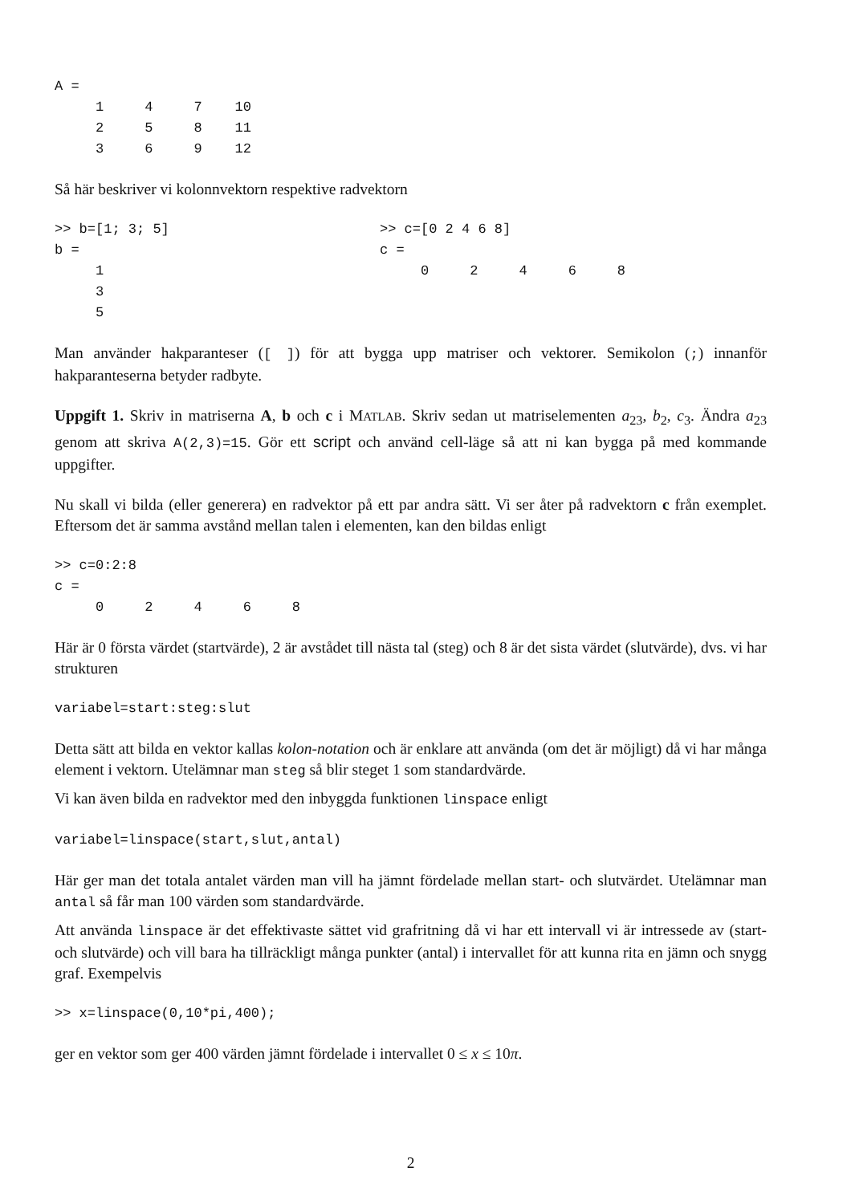A =
     1     4     7    10
     2     5     8    11
     3     6     9    12
Så här beskriver vi kolonnvektorn respektive radvektorn
>> b=[1; 3; 5]
b =
     1
     3
     5
>> c=[0 2 4 6 8]
c =
     0     2     4     6     8
Man använder hakparanteser ([ ]) för att bygga upp matriser och vektorer. Semikolon (;) innanför hakparanteserna betyder radbyte.
Uppgift 1. Skriv in matriserna A, b och c i MATLAB. Skriv sedan ut matriselementen a<sub>23</sub>, b<sub>2</sub>, c<sub>3</sub>. Ändra a<sub>23</sub> genom att skriva A(2,3)=15. Gör ett script och använd cell-läge så att ni kan bygga på med kommande uppgifter.
Nu skall vi bilda (eller generera) en radvektor på ett par andra sätt. Vi ser åter på radvektorn c från exemplet. Eftersom det är samma avstånd mellan talen i elementen, kan den bildas enligt
>> c=0:2:8
c =
     0     2     4     6     8
Här är 0 första värdet (startvärde), 2 är avstådet till nästa tal (steg) och 8 är det sista värdet (slutvärde), dvs. vi har strukturen
variabel=start:steg:slut
Detta sätt att bilda en vektor kallas kolon-notation och är enklare att använda (om det är möjligt) då vi har många element i vektorn. Utelämnar man steg så blir steget 1 som standardvärde.
Vi kan även bilda en radvektor med den inbyggda funktionen linspace enligt
variabel=linspace(start,slut,antal)
Här ger man det totala antalet värden man vill ha jämnt fördelade mellan start- och slutvärdet. Utelämnar man antal så får man 100 värden som standardvärde.
Att använda linspace är det effektivaste sättet vid grafritning då vi har ett intervall vi är intressede av (start- och slutvärde) och vill bara ha tillräckligt många punkter (antal) i intervallet för att kunna rita en jämn och snygg graf. Exempelvis
>> x=linspace(0,10*pi,400);
ger en vektor som ger 400 värden jämnt fördelade i intervallet 0 ≤ x ≤ 10π.
2